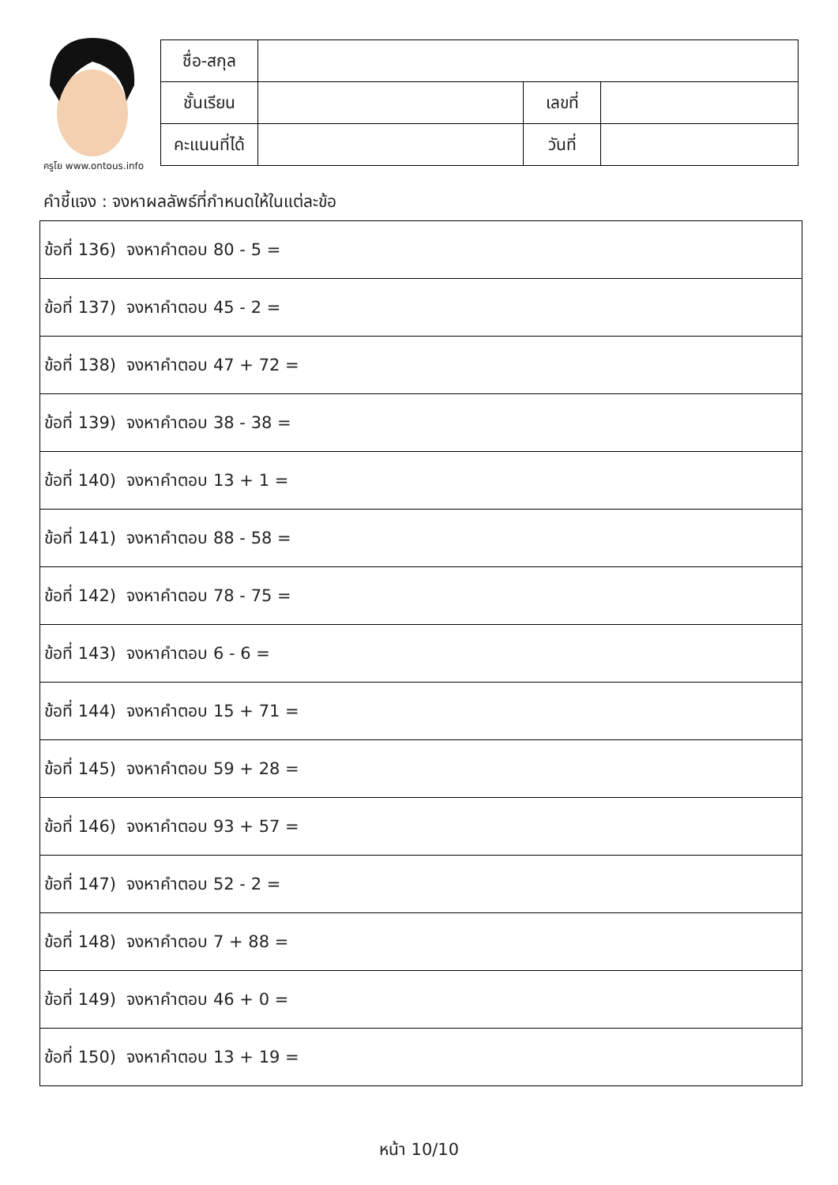ครูโย www.ontous.info
| ชื่อ-สกุล | | | |
| ชั้นเรียน | | เลขที่ | |
| คะแนนที่ได้ | | วันที่ | |
คำชี้แจง : จงหาผลลัพธ์ที่กำหนดให้ในแต่ละข้อ
| ข้อที่ 136) จงหาคำตอบ 80 - 5 = |
| ข้อที่ 137) จงหาคำตอบ 45 - 2 = |
| ข้อที่ 138) จงหาคำตอบ 47 + 72 = |
| ข้อที่ 139) จงหาคำตอบ 38 - 38 = |
| ข้อที่ 140) จงหาคำตอบ 13 + 1 = |
| ข้อที่ 141) จงหาคำตอบ 88 - 58 = |
| ข้อที่ 142) จงหาคำตอบ 78 - 75 = |
| ข้อที่ 143) จงหาคำตอบ 6 - 6 = |
| ข้อที่ 144) จงหาคำตอบ 15 + 71 = |
| ข้อที่ 145) จงหาคำตอบ 59 + 28 = |
| ข้อที่ 146) จงหาคำตอบ 93 + 57 = |
| ข้อที่ 147) จงหาคำตอบ 52 - 2 = |
| ข้อที่ 148) จงหาคำตอบ 7 + 88 = |
| ข้อที่ 149) จงหาคำตอบ 46 + 0 = |
| ข้อที่ 150) จงหาคำตอบ 13 + 19 = |
หน้า 10/10